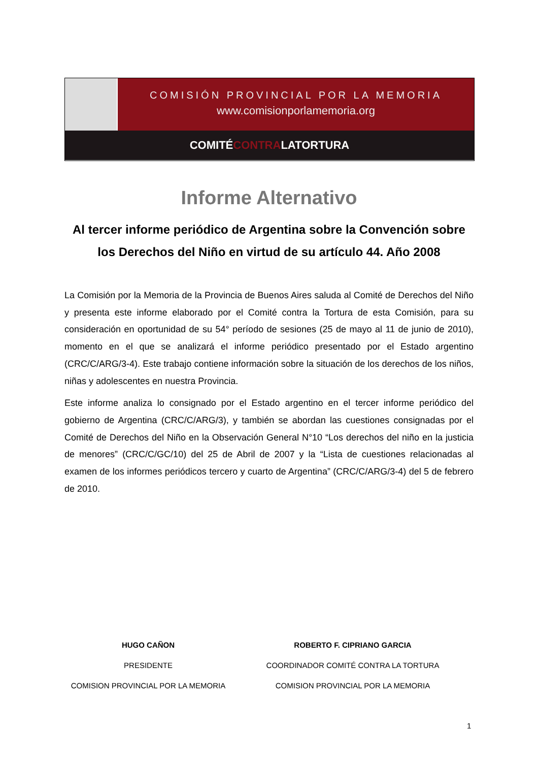COMISIÓN PROVINCIAL POR LA MEMORIA
www.comisionporlamemoria.org
COMITÉCONTRALATORTURA
Informe Alternativo
Al tercer informe periódico de Argentina sobre la Convención sobre los Derechos del Niño en virtud de su artículo 44. Año 2008
La Comisión por la Memoria de la Provincia de Buenos Aires saluda al Comité de Derechos del Niño y presenta este informe elaborado por el Comité contra la Tortura de esta Comisión, para su consideración en oportunidad de su 54° período de sesiones (25 de mayo al 11 de junio de 2010), momento en el que se analizará el informe periódico presentado por el Estado argentino (CRC/C/ARG/3-4). Este trabajo contiene información sobre la situación de los derechos de los niños, niñas y adolescentes en nuestra Provincia.
Este informe analiza lo consignado por el Estado argentino en el tercer informe periódico del gobierno de Argentina (CRC/C/ARG/3), y también se abordan las cuestiones consignadas por el Comité de Derechos del Niño en la Observación General N°10 “Los derechos del niño en la justicia de menores” (CRC/C/GC/10) del 25 de Abril de 2007 y la “Lista de cuestiones relacionadas al examen de los informes periódicos tercero y cuarto de Argentina” (CRC/C/ARG/3-4) del 5 de febrero de 2010.
HUGO CAÑON
PRESIDENTE
COMISION PROVINCIAL POR LA MEMORIA
ROBERTO F. CIPRIANO GARCIA
COORDINADOR COMITÉ CONTRA LA TORTURA
COMISION PROVINCIAL POR LA MEMORIA
1